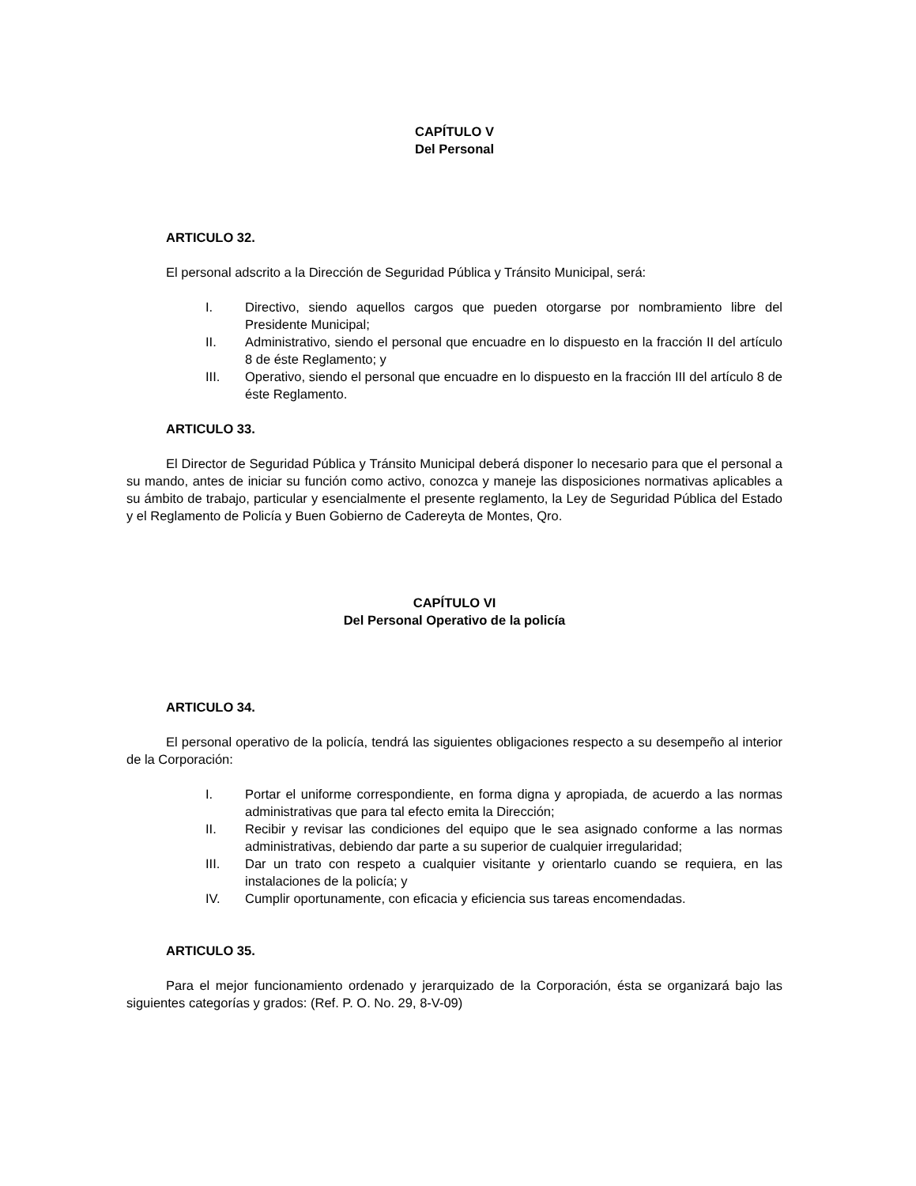CAPÍTULO V
Del Personal
ARTICULO 32.
El personal adscrito a la Dirección de Seguridad Pública y Tránsito Municipal, será:
I. Directivo, siendo aquellos cargos que pueden otorgarse por nombramiento libre del Presidente Municipal;
II. Administrativo, siendo el personal que encuadre en lo dispuesto en la fracción II del artículo 8 de éste Reglamento; y
III. Operativo, siendo el personal que encuadre en lo dispuesto en la fracción III del artículo 8 de éste Reglamento.
ARTICULO 33.
El Director de Seguridad Pública y Tránsito Municipal deberá disponer lo necesario para que el personal a su mando, antes de iniciar su función como activo, conozca y maneje las disposiciones normativas aplicables a su ámbito de trabajo, particular y esencialmente el presente reglamento, la Ley de Seguridad Pública del Estado y el Reglamento de Policía y Buen Gobierno de Cadereyta de Montes, Qro.
CAPÍTULO VI
Del Personal Operativo de la policía
ARTICULO 34.
El personal operativo de la policía, tendrá las siguientes obligaciones respecto a su desempeño al interior de la Corporación:
I. Portar el uniforme correspondiente, en forma digna y apropiada, de acuerdo a las normas administrativas que para tal efecto emita la Dirección;
II. Recibir y revisar las condiciones del equipo que le sea asignado conforme a las normas administrativas, debiendo dar parte a su superior de cualquier irregularidad;
III. Dar un trato con respeto a cualquier visitante y orientarlo cuando se requiera, en las instalaciones de la policía; y
IV. Cumplir oportunamente, con eficacia y eficiencia sus tareas encomendadas.
ARTICULO 35.
Para el mejor funcionamiento ordenado y jerarquizado de la Corporación, ésta se organizará bajo las siguientes categorías y grados: (Ref. P. O. No. 29, 8-V-09)